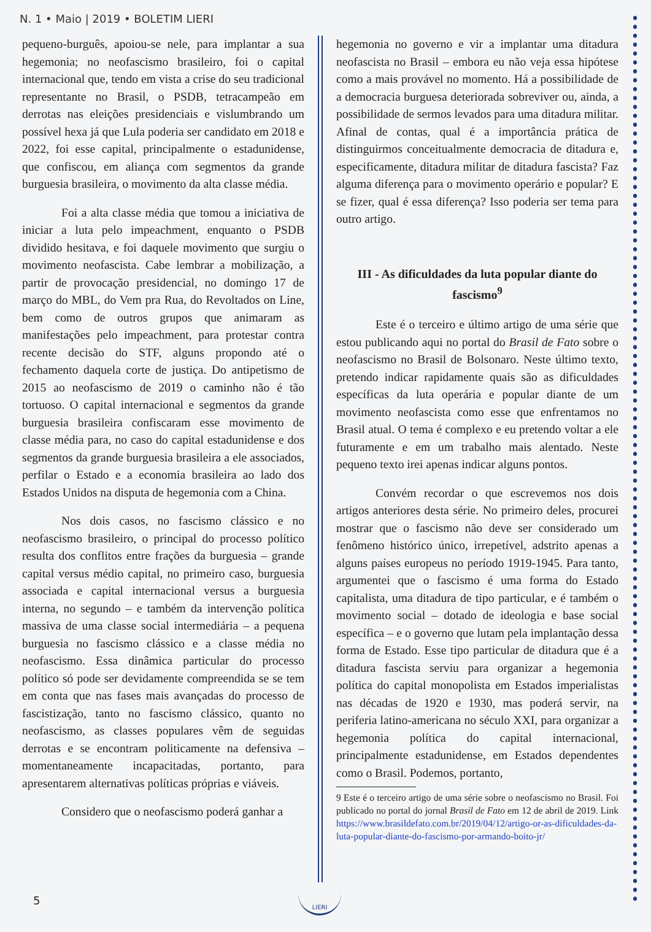N. 1 • Maio | 2019 • BOLETIM LIERI
pequeno-burguês, apoiou-se nele, para implantar a sua hegemonia; no neofascismo brasileiro, foi o capital internacional que, tendo em vista a crise do seu tradicional representante no Brasil, o PSDB, tetracampeão em derrotas nas eleições presidenciais e vislumbrando um possível hexa já que Lula poderia ser candidato em 2018 e 2022, foi esse capital, principalmente o estadunidense, que confiscou, em aliança com segmentos da grande burguesia brasileira, o movimento da alta classe média.
Foi a alta classe média que tomou a iniciativa de iniciar a luta pelo impeachment, enquanto o PSDB dividido hesitava, e foi daquele movimento que surgiu o movimento neofascista. Cabe lembrar a mobilização, a partir de provocação presidencial, no domingo 17 de março do MBL, do Vem pra Rua, do Revoltados on Line, bem como de outros grupos que animaram as manifestações pelo impeachment, para protestar contra recente decisão do STF, alguns propondo até o fechamento daquela corte de justiça. Do antipetismo de 2015 ao neofascismo de 2019 o caminho não é tão tortuoso. O capital internacional e segmentos da grande burguesia brasileira confiscaram esse movimento de classe média para, no caso do capital estadunidense e dos segmentos da grande burguesia brasileira a ele associados, perfilar o Estado e a economia brasileira ao lado dos Estados Unidos na disputa de hegemonia com a China.
Nos dois casos, no fascismo clássico e no neofascismo brasileiro, o principal do processo político resulta dos conflitos entre frações da burguesia – grande capital versus médio capital, no primeiro caso, burguesia associada e capital internacional versus a burguesia interna, no segundo – e também da intervenção política massiva de uma classe social intermediária – a pequena burguesia no fascismo clássico e a classe média no neofascismo. Essa dinâmica particular do processo político só pode ser devidamente compreendida se se tem em conta que nas fases mais avançadas do processo de fascistização, tanto no fascismo clássico, quanto no neofascismo, as classes populares vêm de seguidas derrotas e se encontram politicamente na defensiva – momentaneamente incapacitadas, portanto, para apresentarem alternativas políticas próprias e viáveis.
Considero que o neofascismo poderá ganhar a
hegemonia no governo e vir a implantar uma ditadura neofascista no Brasil – embora eu não veja essa hipótese como a mais provável no momento. Há a possibilidade de a democracia burguesa deteriorada sobreviver ou, ainda, a possibilidade de sermos levados para uma ditadura militar. Afinal de contas, qual é a importância prática de distinguirmos conceitualmente democracia de ditadura e, especificamente, ditadura militar de ditadura fascista? Faz alguma diferença para o movimento operário e popular? E se fizer, qual é essa diferença? Isso poderia ser tema para outro artigo.
III - As dificuldades da luta popular diante do fascismo<sup>9</sup>
Este é o terceiro e último artigo de uma série que estou publicando aqui no portal do Brasil de Fato sobre o neofascismo no Brasil de Bolsonaro. Neste último texto, pretendo indicar rapidamente quais são as dificuldades específicas da luta operária e popular diante de um movimento neofascista como esse que enfrentamos no Brasil atual. O tema é complexo e eu pretendo voltar a ele futuramente e em um trabalho mais alentado. Neste pequeno texto irei apenas indicar alguns pontos.
Convém recordar o que escrevemos nos dois artigos anteriores desta série. No primeiro deles, procurei mostrar que o fascismo não deve ser considerado um fenômeno histórico único, irrepetível, adstrito apenas a alguns países europeus no período 1919-1945. Para tanto, argumentei que o fascismo é uma forma do Estado capitalista, uma ditadura de tipo particular, e é também o movimento social – dotado de ideologia e base social específica – e o governo que lutam pela implantação dessa forma de Estado. Esse tipo particular de ditadura que é a ditadura fascista serviu para organizar a hegemonia política do capital monopolista em Estados imperialistas nas décadas de 1920 e 1930, mas poderá servir, na periferia latino-americana no século XXI, para organizar a hegemonia política do capital internacional, principalmente estadunidense, em Estados dependentes como o Brasil. Podemos, portanto,
9 Este é o terceiro artigo de uma série sobre o neofascismo no Brasil. Foi publicado no portal do jornal Brasil de Fato em 12 de abril de 2019. Link https://www.brasildefato.com.br/2019/04/12/artigo-or-as-dificuldades-da-luta-popular-diante-do-fascismo-por-armando-boito-jr/
5
LIERI